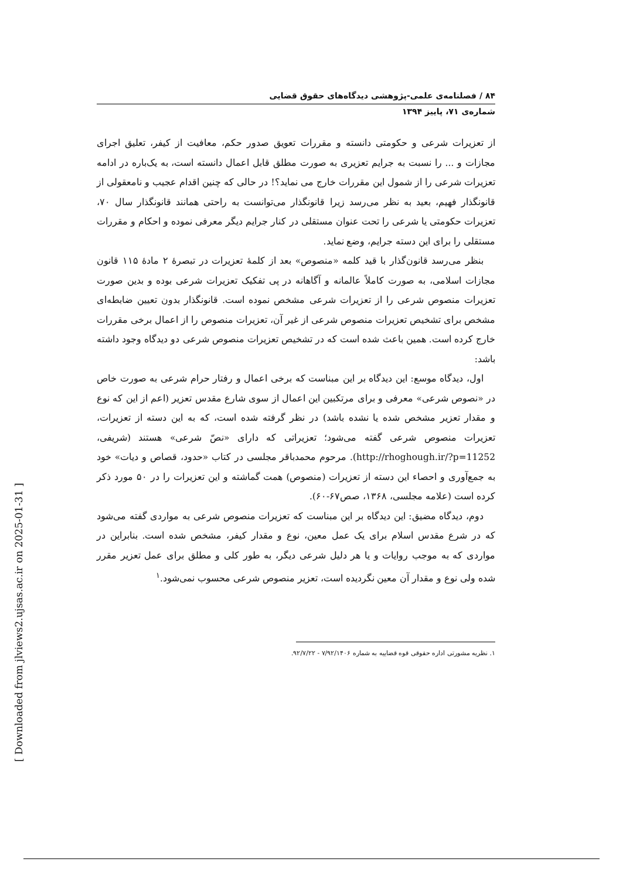۸۴ / فصلنامه‌ی علمی-پژوهشی دیدگاه‌های حقوق قضایی
شماره‌ی ۷۱، پاییز ۱۳۹۴
از تعزیرات شرعی و حکومتی دانسته و مقررات تعویق صدور حکم، معافیت از کیفر، تعلیق اجرای مجازات و ... را نسبت به جرایم تعزیری به صورت مطلق قابل اعمال دانسته است، به یک‌باره در ادامه تعزیرات شرعی را از شمول این مقررات خارج می نماید؟! در حالی که چنین اقدام عجیب و نامعقولی از قانونگذار فهیم، بعید به نظر می‌رسد زیرا قانونگذار می‌توانست به راحتی همانند قانونگذار سال ۷۰، تعزیرات حکومتی یا شرعی را تحت عنوان مستقلی در کنار جرایم دیگر معرفی نموده و احکام و مقررات مستقلی را برای این دسته جرایم، وضع نماید.
بنظر می‌رسد قانون‌گذار با قید کلمه «منصوص» بعد از کلمهٔ تعزیرات در تبصرهٔ ۲ مادهٔ ۱۱۵ قانون مجازات اسلامی، به صورت کاملاً عالمانه و آگاهانه در پی تفکیک تعزیرات شرعی بوده و بدین صورت تعزیرات منصوص شرعی را از تعزیرات شرعی مشخص نموده است. قانونگذار بدون تعیین ضابطه‌ای مشخص برای تشخیص تعزیرات منصوص شرعی از غیر آن، تعزیرات منصوص را از اعمال برخی مقررات خارج کرده است. همین باعث شده است که در تشخیص تعزیرات منصوص شرعی دو دیدگاه وجود داشته باشد:
اول، دیدگاه موسع: این دیدگاه بر این مبناست که برخی اعمال و رفتار حرام شرعی به صورت خاص در «نصوص شرعی» معرفی و برای مرتکبین این اعمال از سوی شارع مقدس تعزیر (اعم از این که نوع و مقدار تعزیر مشخص شده یا نشده باشد) در نظر گرفته شده است، که به این دسته از تعزیرات، تعزیرات منصوص شرعی گفته می‌شود؛ تعزیراتی که دارای «نصّ شرعی» هستند (شریفی، http://rhoghough.ir/?p=11252). مرحوم محمدباقر مجلسی در کتاب «حدود، قصاص و دیات» خود به جمع‌آوری و احصاء این دسته از تعزیرات (منصوص) همت گماشته و این تعزیرات را در ۵۰ مورد ذکر کرده است (علامه مجلسی، ۱۳۶۸، صص۶۷-۶۰).
دوم، دیدگاه مضیق: این دیدگاه بر این مبناست که تعزیرات منصوص شرعی به مواردی گفته می‌شود که در شرع مقدس اسلام برای یک عمل معین، نوع و مقدار کیفر، مشخص شده است. بنابراین در مواردی که به موجب روایات و یا هر دلیل شرعی دیگر، به طور کلی و مطلق برای عمل تعزیر مقرر شده ولی نوع و مقدار آن معین نگردیده است، تعزیر منصوص شرعی محسوب نمی‌شود.<sup>۱</sup>
۱. نظریه مشورتی اداره حقوقی قوه قضاییه به شماره ۷/۹۲/۱۴۰۶ - ۹۲/۷/۲۲.
[ Downloaded from jlviews2.ujsas.ac.ir on 2025-01-31 ]